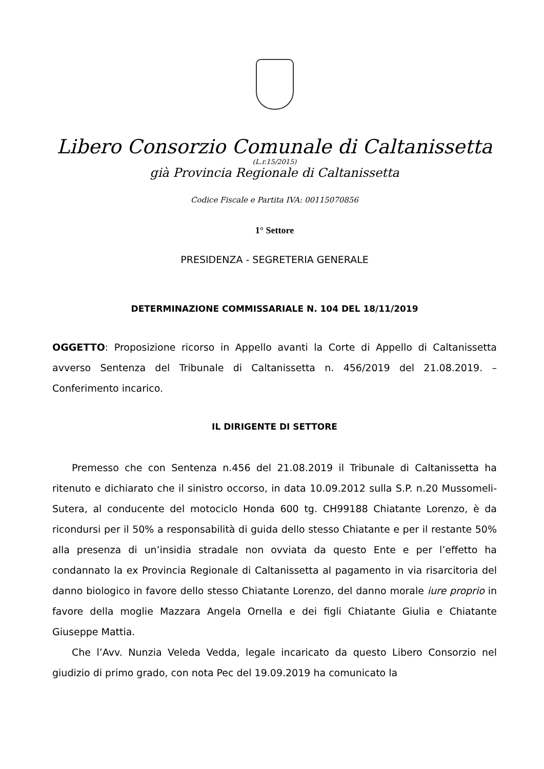Libero Consorzio Comunale di Caltanissetta
(L.r.15/2015)
già Provincia Regionale di Caltanissetta
Codice Fiscale e Partita IVA: 00115070856
1° Settore
PRESIDENZA - SEGRETERIA GENERALE
DETERMINAZIONE COMMISSARIALE N. 104 DEL 18/11/2019
OGGETTO: Proposizione ricorso in Appello avanti la Corte di Appello di Caltanissetta avverso Sentenza del Tribunale di Caltanissetta n. 456/2019 del 21.08.2019. – Conferimento incarico.
IL DIRIGENTE DI SETTORE
Premesso che con Sentenza n.456 del 21.08.2019 il Tribunale di Caltanissetta ha ritenuto e dichiarato che il sinistro occorso, in data 10.09.2012 sulla S.P. n.20 Mussomeli-Sutera, al conducente del motociclo Honda 600 tg. CH99188 Chiatante Lorenzo, è da ricondursi per il 50% a responsabilità di guida dello stesso Chiatante e per il restante 50% alla presenza di un’insidia stradale non ovviata da questo Ente e per l’effetto ha condannato la ex Provincia Regionale di Caltanissetta al pagamento in via risarcitoria del danno biologico in favore dello stesso Chiatante Lorenzo, del danno morale iure proprio in favore della moglie Mazzara Angela Ornella e dei figli Chiatante Giulia e Chiatante Giuseppe Mattia.
Che l’Avv. Nunzia Veleda Vedda, legale incaricato da questo Libero Consorzio nel giudizio di primo grado, con nota Pec del 19.09.2019 ha comunicato la